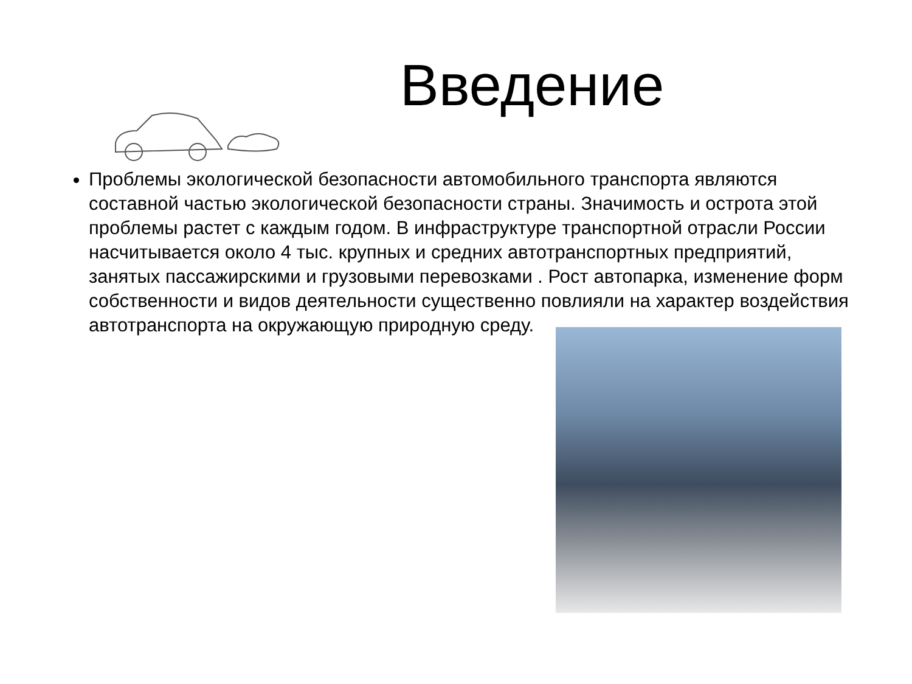Введение
Проблемы экологической безопасности автомобильного транспорта являются составной частью экологической безопасности страны. Значимость и острота этой проблемы растет с каждым годом. В инфраструктуре транспортной отрасли России насчитывается около 4 тыс. крупных и средних автотранспортных предприятий, занятых пассажирскими и грузовыми перевозками . Рост автопарка, изменение форм собственности и видов деятельности существенно повлияли на характер воздействия автотранспорта на окружающую природную среду.